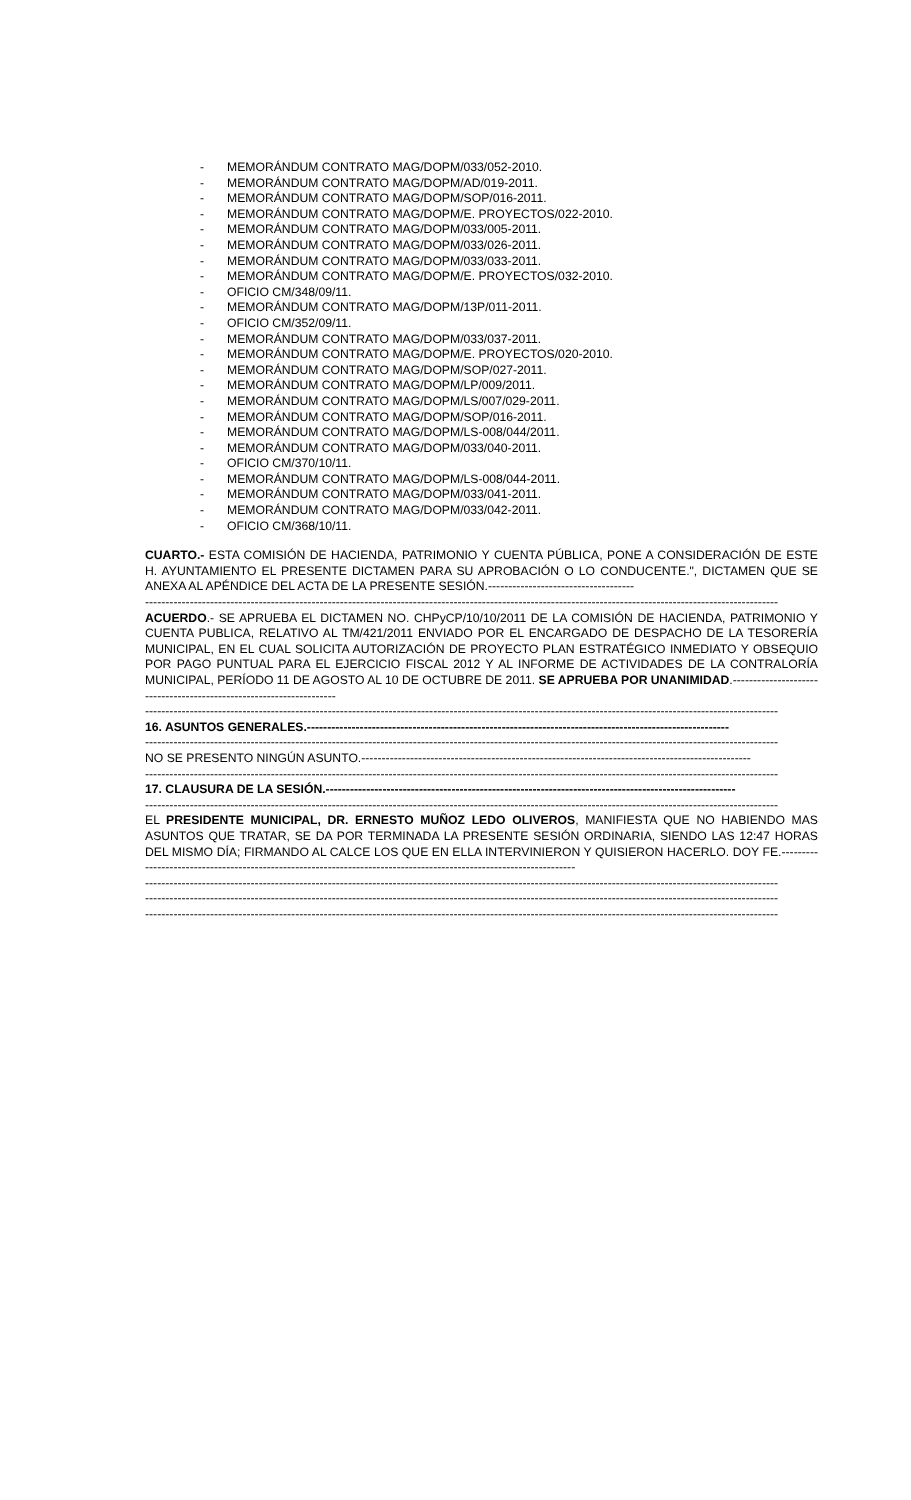- MEMORÁNDUM CONTRATO MAG/DOPM/033/052-2010.
- MEMORÁNDUM CONTRATO MAG/DOPM/AD/019-2011.
- MEMORÁNDUM CONTRATO MAG/DOPM/SOP/016-2011.
- MEMORÁNDUM CONTRATO MAG/DOPM/E. PROYECTOS/022-2010.
- MEMORÁNDUM CONTRATO MAG/DOPM/033/005-2011.
- MEMORÁNDUM CONTRATO MAG/DOPM/033/026-2011.
- MEMORÁNDUM CONTRATO MAG/DOPM/033/033-2011.
- MEMORÁNDUM CONTRATO MAG/DOPM/E. PROYECTOS/032-2010.
- OFICIO CM/348/09/11.
- MEMORÁNDUM CONTRATO MAG/DOPM/13P/011-2011.
- OFICIO CM/352/09/11.
- MEMORÁNDUM CONTRATO MAG/DOPM/033/037-2011.
- MEMORÁNDUM CONTRATO MAG/DOPM/E. PROYECTOS/020-2010.
- MEMORÁNDUM CONTRATO MAG/DOPM/SOP/027-2011.
- MEMORÁNDUM CONTRATO MAG/DOPM/LP/009/2011.
- MEMORÁNDUM CONTRATO MAG/DOPM/LS/007/029-2011.
- MEMORÁNDUM CONTRATO MAG/DOPM/SOP/016-2011.
- MEMORÁNDUM CONTRATO MAG/DOPM/LS-008/044/2011.
- MEMORÁNDUM CONTRATO MAG/DOPM/033/040-2011.
- OFICIO CM/370/10/11.
- MEMORÁNDUM CONTRATO MAG/DOPM/LS-008/044-2011.
- MEMORÁNDUM CONTRATO MAG/DOPM/033/041-2011.
- MEMORÁNDUM CONTRATO MAG/DOPM/033/042-2011.
- OFICIO CM/368/10/11.
CUARTO.- ESTA COMISIÓN DE HACIENDA, PATRIMONIO Y CUENTA PÚBLICA, PONE A CONSIDERACIÓN DE ESTE H. AYUNTAMIENTO EL PRESENTE DICTAMEN PARA SU APROBACIÓN O LO CONDUCENTE.", DICTAMEN QUE SE ANEXA AL APÉNDICE DEL ACTA DE LA PRESENTE SESIÓN.------------------------------------
------------------------------------------------------------------------------------------------------------------------------------------------------------
ACUERDO.- SE APRUEBA EL DICTAMEN NO. CHPyCP/10/10/2011 DE LA COMISIÓN DE HACIENDA, PATRIMONIO Y CUENTA PUBLICA, RELATIVO AL TM/421/2011 ENVIADO POR EL ENCARGADO DE DESPACHO DE LA TESORERÍA MUNICIPAL, EN EL CUAL SOLICITA AUTORIZACIÓN DE PROYECTO PLAN ESTRATÉGICO INMEDIATO Y OBSEQUIO POR PAGO PUNTUAL PARA EL EJERCICIO FISCAL 2012 Y AL INFORME DE ACTIVIDADES DE LA CONTRALORÍA MUNICIPAL, PERÍODO 11 DE AGOSTO AL 10 DE OCTUBRE DE 2011. SE APRUEBA POR UNANIMIDAD.--------------------------------------------------------------------
------------------------------------------------------------------------------------------------------------------------------------------------------------
16. ASUNTOS GENERALES.--------------------------------------------------------------------------------------------------------
------------------------------------------------------------------------------------------------------------------------------------------------------------
NO SE PRESENTO NINGÚN ASUNTO.------------------------------------------------------------------------------------------------
------------------------------------------------------------------------------------------------------------------------------------------------------------
17. CLAUSURA DE LA SESIÓN.-----------------------------------------------------------------------------------------------------
------------------------------------------------------------------------------------------------------------------------------------------------------------
EL PRESIDENTE MUNICIPAL, DR. ERNESTO MUÑOZ LEDO OLIVEROS, MANIFIESTA QUE NO HABIENDO MAS ASUNTOS QUE TRATAR, SE DA POR TERMINADA LA PRESENTE SESIÓN ORDINARIA, SIENDO LAS 12:47 HORAS DEL MISMO DÍA; FIRMANDO AL CALCE LOS QUE EN ELLA INTERVINIERON Y QUISIERON HACERLO. DOY FE.-------------------------------------------------------------------------------------------------------------------
------------------------------------------------------------------------------------------------------------------------------------------------------------
------------------------------------------------------------------------------------------------------------------------------------------------------------
------------------------------------------------------------------------------------------------------------------------------------------------------------